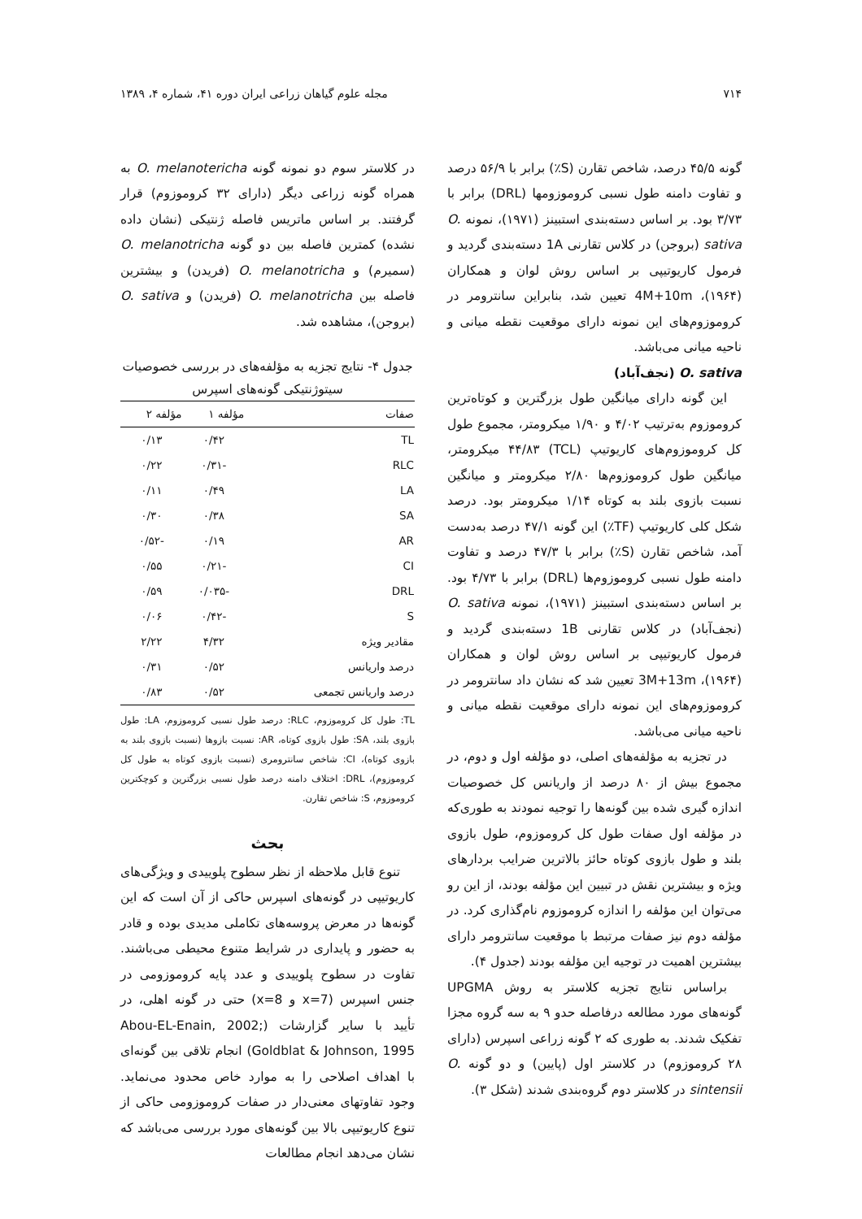۷۱۴ مجله علوم گیاهان زراعی ایران دوره ۴۱، شماره ۴، ۱۳۸۹
گونه ۴۵/۵ درصد، شاخص تقارن (S٪) برابر با ۵۶/۹ درصد و تفاوت دامنه طول نسبی کروموزومها (DRL) برابر با ۳/۷۳ بود. بر اساس دسته‌بندی استبینز (۱۹۷۱)، نمونه O. sativa (بروجن) در کلاس تقارنی 1A دسته‌بندی گردید و فرمول کاریوتیپی بر اساس روش لوان و همکاران (۱۹۶۴)، 4M+10m تعیین شد، بنابراین سانترومر در کروموزوم‌های این نمونه دارای موقعیت نقطه میانی و ناحیه میانی می‌باشد.
O. sativa (نجف‌آباد)
این گونه دارای میانگین طول بزرگترین و کوتاه‌ترین کروموزوم به‌ترتیب ۴/۰۲ و ۱/۹۰ میکرومتر، مجموع طول کل کروموزوم‌های کاریوتیپ (TCL) ۴۴/۸۳ میکرومتر، میانگین طول کروموزوم‌ها ۲/۸۰ میکرومتر و میانگین نسبت بازوی بلند به کوتاه ۱/۱۴ میکرومتر بود. درصد شکل کلی کاریوتیپ (TF٪) این گونه ۴۷/۱ درصد به‌دست آمد، شاخص تقارن (S٪) برابر با ۴۷/۳ درصد و تفاوت دامنه طول نسبی کروموزوم‌ها (DRL) برابر با ۴/۷۳ بود. بر اساس دسته‌بندی استبینز (۱۹۷۱)، نمونه O. sativa (نجف‌آباد) در کلاس تقارنی 1B دسته‌بندی گردید و فرمول کاریوتیپی بر اساس روش لوان و همکاران (۱۹۶۴)، 3M+13m تعیین شد که نشان داد سانترومر در کروموزوم‌های این نمونه دارای موقعیت نقطه میانی و ناحیه میانی می‌باشد.
در تجزیه به مؤلفه‌های اصلی، دو مؤلفه اول و دوم، در مجموع بیش از ۸۰ درصد از واریانس کل خصوصیات اندازه گیری شده بین گونه‌ها را توجیه نمودند به طوری‌که در مؤلفه اول صفات طول کل کروموزوم، طول بازوی بلند و طول بازوی کوتاه حائز بالاترین ضرایب بردارهای ویژه و بیشترین نقش در تبیین این مؤلفه بودند، از این رو می‌توان این مؤلفه را اندازه کروموزوم نام‌گذاری کرد. در مؤلفه دوم نیز صفات مرتبط با موقعیت سانترومر دارای بیشترین اهمیت در توجیه این مؤلفه بودند (جدول ۴).
براساس نتایج تجزیه کلاستر به روش UPGMA گونه‌های مورد مطالعه درفاصله حدو ۹ به سه گروه مجزا تفکیک شدند. به طوری که ۲ گونه زراعی اسپرس (دارای ۲۸ کروموزوم) در کلاستر اول (پایین) و دو گونه O. sintensii در کلاستر دوم گروه‌بندی شدند (شکل ۳).
در کلاستر سوم دو نمونه گونه O. melanotericha به همراه گونه زراعی دیگر (دارای ۳۲ کروموزوم) قرار گرفتند. بر اساس ماتریس فاصله ژنتیکی (نشان داده نشده) کمترین فاصله بین دو گونه O. melanotricha (سمیرم) و O. melanotricha (فریدن) و بیشترین فاصله بین O. melanotricha (فریدن) و O. sativa (بروجن)، مشاهده شد.
جدول ۴- نتایج تجزیه به مؤلفه‌های در بررسی خصوصیات سیتوژنتیکی گونه‌های اسپرس
| صفات | مؤلفه ۱ | مؤلفه ۲ |
| --- | --- | --- |
| TL | ۰/۴۲ | ۰/۱۳ |
| RLC | -۰/۳۱ | ۰/۲۲ |
| LA | ۰/۴۹ | ۰/۱۱ |
| SA | ۰/۳۸ | ۰/۳۰ |
| AR | ۰/۱۹ | -۰/۵۲ |
| CI | -۰/۲۱ | ۰/۵۵ |
| DRL | -۰/۰۳۵ | ۰/۵۹ |
| S | -۰/۴۲ | ۰/۰۶ |
| مقادیر ویژه | ۴/۳۲ | ۲/۲۲ |
| درصد واریانس | ۰/۵۲ | ۰/۳۱ |
| درصد واریانس تجمعی | ۰/۵۲ | ۰/۸۳ |
TL: طول کل کروموزوم، RLC: درصد طول نسبی کروموزوم، LA: طول بازوی بلند، SA: طول بازوی کوتاه، AR: نسبت بازوها (نسبت بازوی بلند به بازوی کوتاه)، CI: شاخص سانترومری (نسبت بازوی کوتاه به طول کل کروموزوم)، DRL: اختلاف دامنه درصد طول نسبی بزرگترین و کوچکترین کروموزوم، S: شاخص تقارن.
بحث
تنوع قابل ملاحظه از نظر سطوح پلوییدی و ویژگی‌های کاریوتیپی در گونه‌های اسپرس حاکی از آن است که این گونه‌ها در معرض پروسه‌های تکاملی مدیدی بوده و قادر به حضور و پایداری در شرایط متنوع محیطی می‌باشند. تفاوت در سطوح پلوییدی و عدد پایه کروموزومی در جنس اسپرس (x=7 و x=8) حتی در گونه اهلی، در تأیید با سایر گزارشات (Abou-EL-Enain, 2002; Goldblat & Johnson, 1995) انجام تلاقی بین گونه‌ای با اهداف اصلاحی را به موارد خاص محدود می‌نماید. وجود تفاوتهای معنی‌دار در صفات کروموزومی حاکی از تنوع کاریوتیپی بالا بین گونه‌های مورد بررسی می‌باشد که نشان می‌دهد انجام مطالعات